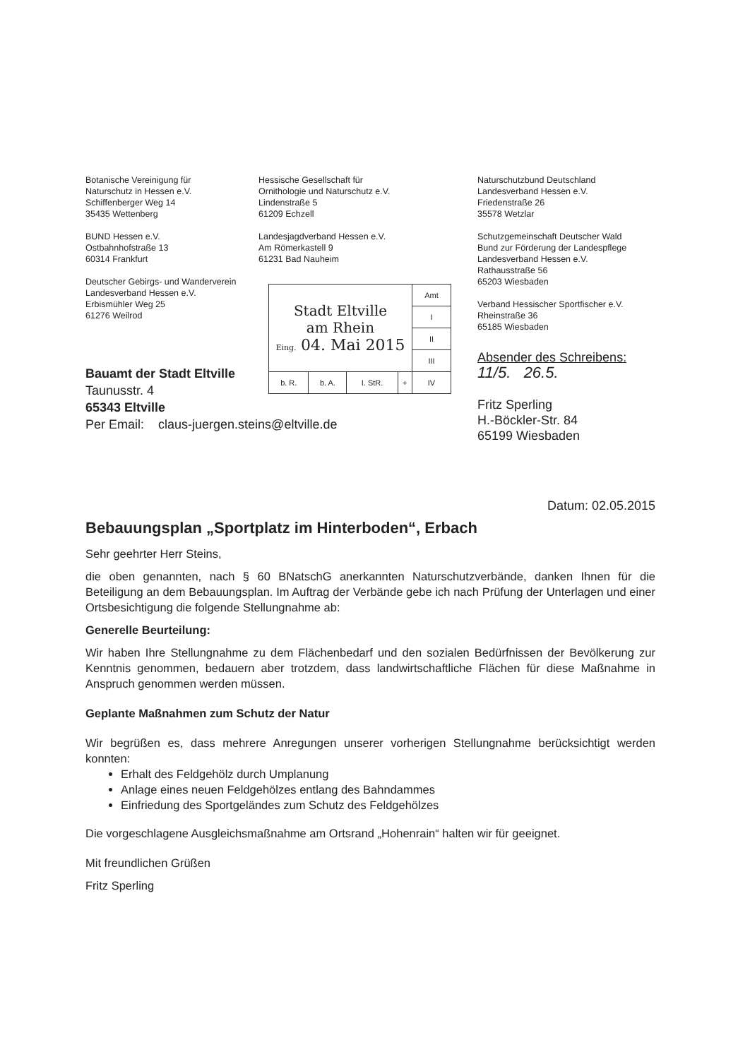Botanische Vereinigung für
Naturschutz in Hessen e.V.
Schiffenberger Weg 14
35435 Wettenberg
BUND Hessen e.V.
Ostbahnhofstraße 13
60314 Frankfurt
Deutscher Gebirgs- und Wanderverein
Landesverband Hessen e.V.
Erbismühler Weg 25
61276 Weilrod
Hessische Gesellschaft für
Ornithologie und Naturschutz e.V.
Lindenstraße 5
61209 Echzell
Landesjagdverband Hessen e.V.
Am Römerkastell 9
61231 Bad Nauheim
Naturschutzbund Deutschland
Landesverband Hessen e.V.
Friedenstraße 26
35578 Wetzlar
Schutzgemeinschaft Deutscher Wald
Bund zur Förderung der Landespflege
Landesverband Hessen e.V.
Rathausstraße 56
65203 Wiesbaden
Verband Hessischer Sportfischer e.V.
Rheinstraße 36
65185 Wiesbaden
| Stadt Eltville am Rhein Eing. 04. Mai 2015 | | | | Amt |
| | | | | I |
| | | | | II |
| | | | | III |
| b. R. | b. A. | I. StR. | + | IV |
Bauamt der Stadt Eltville
Taunusstr. 4
65343 Eltville
Per Email: claus-juergen.steins@eltville.de
Absender des Schreibens:
11/5. 26.5.
Fritz Sperling
H.-Böckler-Str. 84
65199 Wiesbaden
Datum: 02.05.2015
Bebauungsplan „Sportplatz im Hinterboden“, Erbach
Sehr geehrter Herr Steins,
die oben genannten, nach § 60 BNatschG anerkannten Naturschutzverbände, danken Ihnen für die Beteiligung an dem Bebauungsplan. Im Auftrag der Verbände gebe ich nach Prüfung der Unterlagen und einer Ortsbesichtigung die folgende Stellungnahme ab:
Generelle Beurteilung:
Wir haben Ihre Stellungnahme zu dem Flächenbedarf und den sozialen Bedürfnissen der Bevölkerung zur Kenntnis genommen, bedauern aber trotzdem, dass landwirtschaftliche Flächen für diese Maßnahme in Anspruch genommen werden müssen.
Geplante Maßnahmen zum Schutz der Natur
Wir begrüßen es, dass mehrere Anregungen unserer vorherigen Stellungnahme berücksichtigt werden konnten:
Erhalt des Feldgehölz durch Umplanung
Anlage eines neuen Feldgehölzes entlang des Bahndammes
Einfriedung des Sportgeländes zum Schutz des Feldgehölzes
Die vorgeschlagene Ausgleichsmaßnahme am Ortsrand „Hohenrain“ halten wir für geeignet.
Mit freundlichen Grüßen
Fritz Sperling